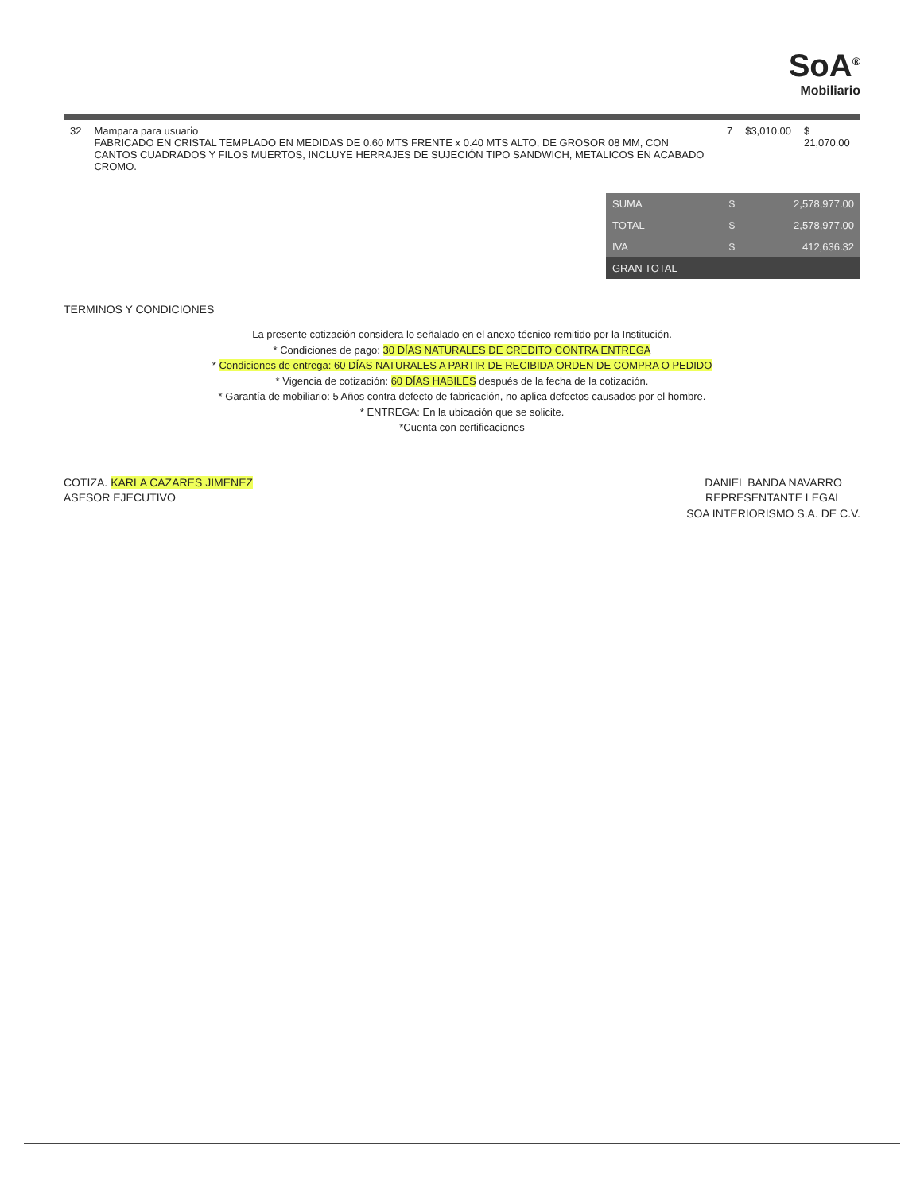SoA<sup>®</sup>
Mobiliario
| 32 | Mampara para usuario FABRICADO EN CRISTAL TEMPLADO EN MEDIDAS DE 0.60 MTS FRENTE x 0.40 MTS ALTO, DE GROSOR 08 MM, CON CANTOS CUADRADOS Y FILOS MUERTOS, INCLUYE HERRAJES DE SUJECIÓN TIPO SANDWICH, METALICOS EN ACABADO CROMO. | 7 | $3,010.00 | $ 21,070.00 |
| SUMA | $ | 2,578,977.00 |
| TOTAL | $ | 2,578,977.00 |
| IVA | $ | 412,636.32 |
| GRAN TOTAL | | |
TERMINOS Y CONDICIONES
La presente cotización considera lo señalado en el anexo técnico remitido por la Institución.
* Condiciones de pago: 30 DÍAS NATURALES DE CREDITO CONTRA ENTREGA
* Condiciones de entrega: 60 DÍAS NATURALES A PARTIR DE RECIBIDA ORDEN DE COMPRA O PEDIDO
* Vigencia de cotización: 60 DÍAS HABILES después de la fecha de la cotización.
* Garantía de mobiliario: 5 Años contra defecto de fabricación, no aplica defectos causados por el hombre.
* ENTREGA: En la ubicación que se solicite.
*Cuenta con certificaciones
COTIZA. KARLA CAZARES JIMENEZ
ASESOR EJECUTIVO
DANIEL BANDA NAVARRO
REPRESENTANTE LEGAL
SOA INTERIORISMO S.A. DE C.V.